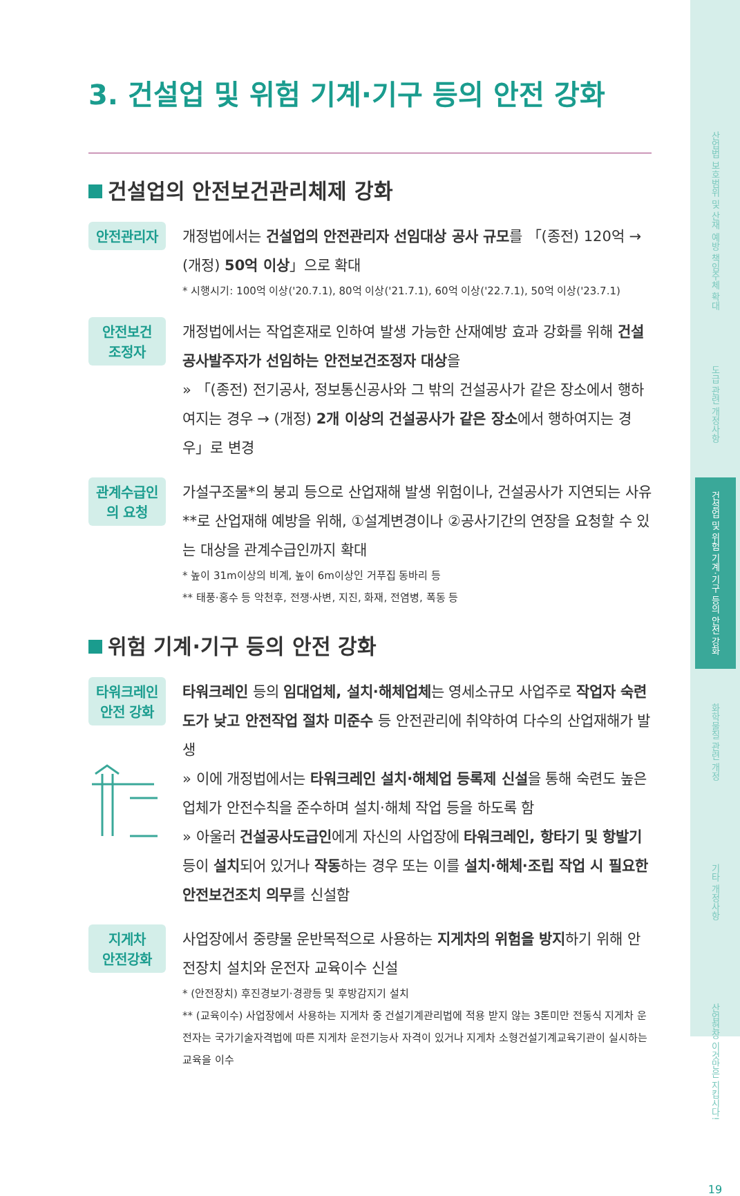산업법 보호범위 및 산재 예방 책임주체 확대
도급 관련 개정사항
건설업 및 위험 기계·기구 등의 안전 강화
화학물질 관련 개정
기타 개정사항
산업현장 이것만은 지킵시다!
19
3. 건설업 및 위험 기계·기구 등의 안전 강화
건설업의 안전보건관리체제 강화
안전관리자
개정법에서는 건설업의 안전관리자 선임대상 공사 규모를 「(종전) 120억 → (개정) 50억 이상」으로 확대
* 시행시기: 100억 이상('20.7.1), 80억 이상('21.7.1), 60억 이상('22.7.1), 50억 이상('23.7.1)
안전보건
조정자
개정법에서는 작업혼재로 인하여 발생 가능한 산재예방 효과 강화를 위해 건설공사발주자가 선임하는 안전보건조정자 대상을
» 「(종전) 전기공사, 정보통신공사와 그 밖의 건설공사가 같은 장소에서 행하여지는 경우 → (개정) 2개 이상의 건설공사가 같은 장소에서 행하여지는 경우」로 변경
관계수급인
의 요청
가설구조물*의 붕괴 등으로 산업재해 발생 위험이나, 건설공사가 지연되는 사유**로 산업재해 예방을 위해, ①설계변경이나 ②공사기간의 연장을 요청할 수 있는 대상을 관계수급인까지 확대
* 높이 31m이상의 비계, 높이 6m이상인 거푸집 동바리 등
** 태풍·홍수 등 악천후, 전쟁·사변, 지진, 화재, 전염병, 폭동 등
위험 기계·기구 등의 안전 강화
타워크레인
안전 강화
타워크레인 등의 임대업체, 설치·해체업체는 영세소규모 사업주로 작업자 숙련도가 낮고 안전작업 절차 미준수 등 안전관리에 취약하여 다수의 산업재해가 발생
» 이에 개정법에서는 타워크레인 설치·해체업 등록제 신설을 통해 숙련도 높은 업체가 안전수칙을 준수하며 설치·해체 작업 등을 하도록 함
» 아울러 건설공사도급인에게 자신의 사업장에 타워크레인, 항타기 및 항발기 등이 설치되어 있거나 작동하는 경우 또는 이를 설치·해체·조립 작업 시 필요한 안전보건조치 의무를 신설함
지게차
안전강화
사업장에서 중량물 운반목적으로 사용하는 지게차의 위험을 방지하기 위해 안전장치 설치와 운전자 교육이수 신설
* (안전장치) 후진경보기·경광등 및 후방감지기 설치
** (교육이수) 사업장에서 사용하는 지게차 중 건설기계관리법에 적용 받지 않는 3톤미만 전동식 지게차 운전자는 국가기술자격법에 따른 지게차 운전기능사 자격이 있거나 지게차 소형건설기계교육기관이 실시하는 교육을 이수